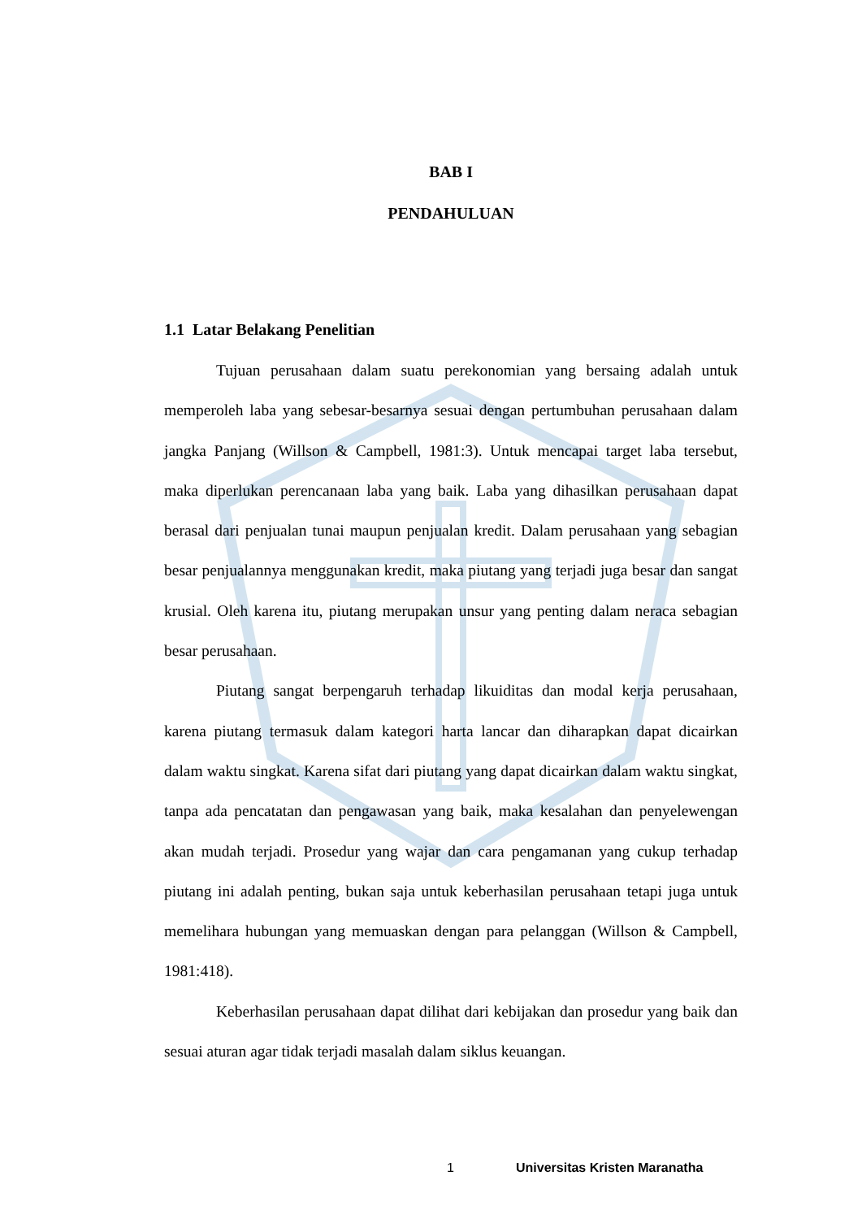BAB I
PENDAHULUAN
1.1 Latar Belakang Penelitian
Tujuan perusahaan dalam suatu perekonomian yang bersaing adalah untuk memperoleh laba yang sebesar-besarnya sesuai dengan pertumbuhan perusahaan dalam jangka Panjang (Willson & Campbell, 1981:3). Untuk mencapai target laba tersebut, maka diperlukan perencanaan laba yang baik. Laba yang dihasilkan perusahaan dapat berasal dari penjualan tunai maupun penjualan kredit. Dalam perusahaan yang sebagian besar penjualannya menggunakan kredit, maka piutang yang terjadi juga besar dan sangat krusial. Oleh karena itu, piutang merupakan unsur yang penting dalam neraca sebagian besar perusahaan.
Piutang sangat berpengaruh terhadap likuiditas dan modal kerja perusahaan, karena piutang termasuk dalam kategori harta lancar dan diharapkan dapat dicairkan dalam waktu singkat. Karena sifat dari piutang yang dapat dicairkan dalam waktu singkat, tanpa ada pencatatan dan pengawasan yang baik, maka kesalahan dan penyelewengan akan mudah terjadi. Prosedur yang wajar dan cara pengamanan yang cukup terhadap piutang ini adalah penting, bukan saja untuk keberhasilan perusahaan tetapi juga untuk memelihara hubungan yang memuaskan dengan para pelanggan (Willson & Campbell, 1981:418).
Keberhasilan perusahaan dapat dilihat dari kebijakan dan prosedur yang baik dan sesuai aturan agar tidak terjadi masalah dalam siklus keuangan.
1 Universitas Kristen Maranatha